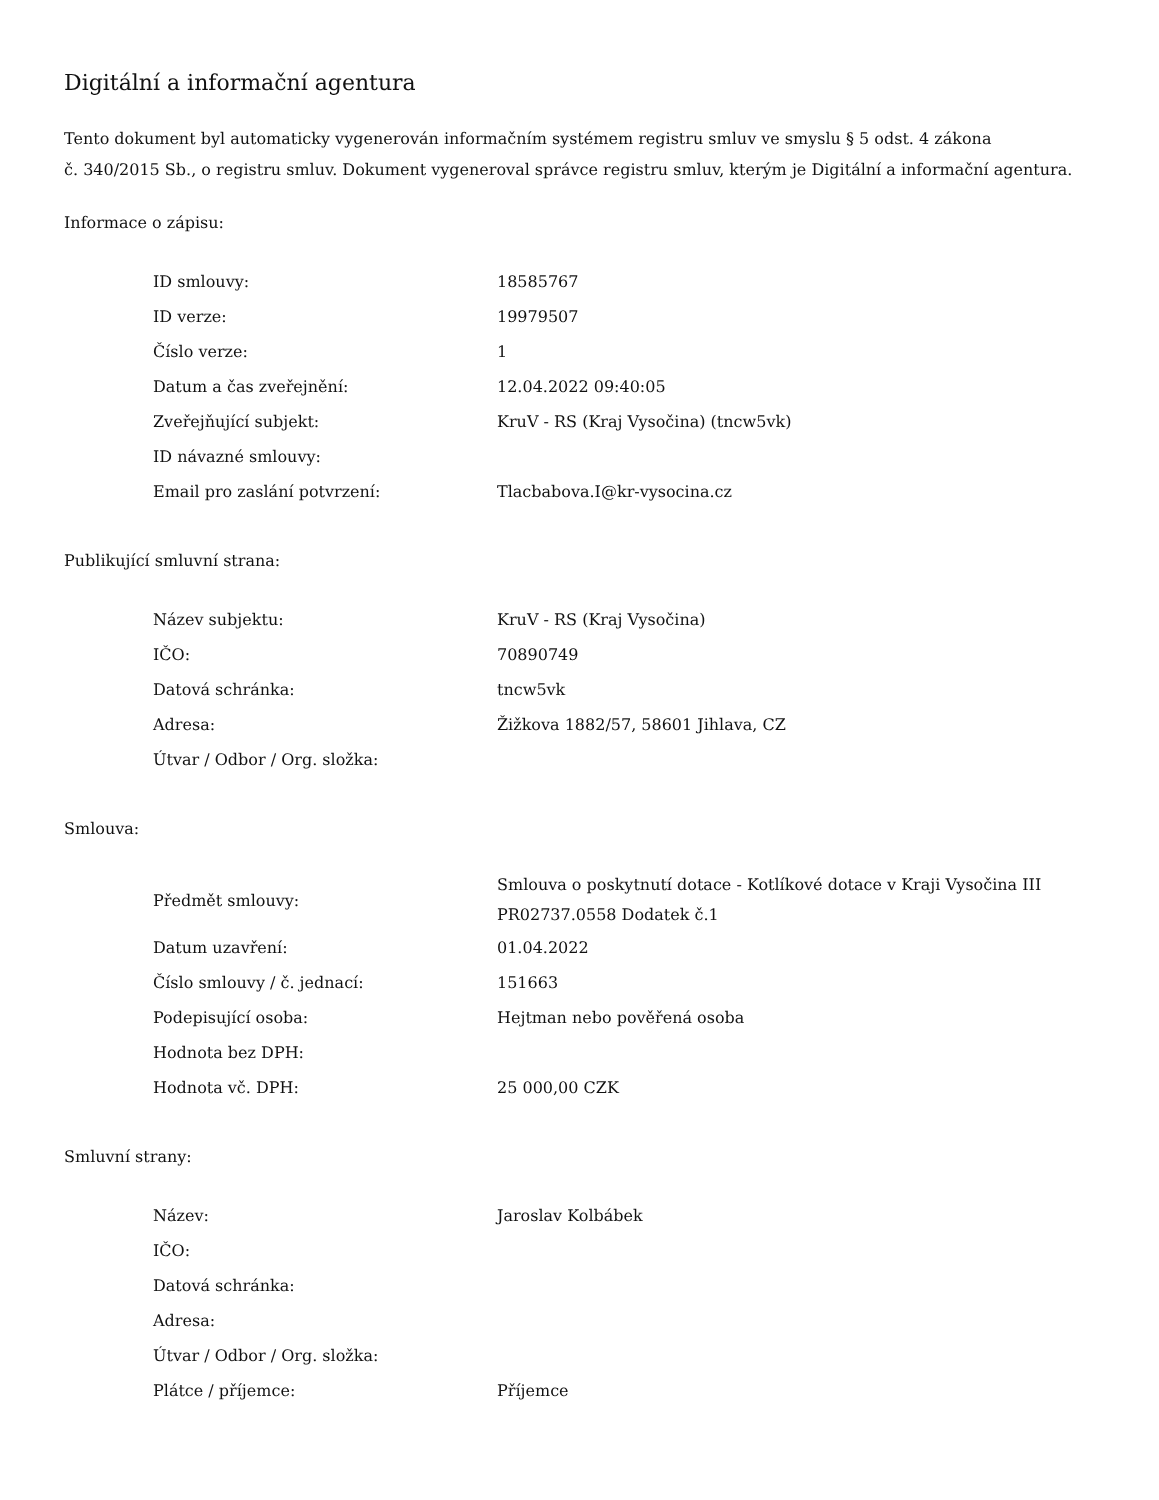Digitální a informační agentura
Tento dokument byl automaticky vygenerován informačním systémem registru smluv ve smyslu § 5 odst. 4 zákona
č. 340/2015 Sb., o registru smluv. Dokument vygeneroval správce registru smluv, kterým je Digitální a informační agentura.
Informace o zápisu:
| ID smlouvy: | 18585767 |
| ID verze: | 19979507 |
| Číslo verze: | 1 |
| Datum a čas zveřejnění: | 12.04.2022 09:40:05 |
| Zveřejňující subjekt: | KruV - RS (Kraj Vysočina) (tncw5vk) |
| ID návazné smlouvy: | |
| Email pro zaslání potvrzení: | Tlacbabova.I@kr-vysocina.cz |
Publikující smluvní strana:
| Název subjektu: | KruV - RS (Kraj Vysočina) |
| IČO: | 70890749 |
| Datová schránka: | tncw5vk |
| Adresa: | Žižkova 1882/57, 58601 Jihlava, CZ |
| Útvar / Odbor / Org. složka: | |
Smlouva:
| Předmět smlouvy: | Smlouva o poskytnutí dotace - Kotlíkové dotace v Kraji Vysočina III PR02737.0558 Dodatek č.1 |
| Datum uzavření: | 01.04.2022 |
| Číslo smlouvy / č. jednací: | 151663 |
| Podepisující osoba: | Hejtman nebo pověřená osoba |
| Hodnota bez DPH: | |
| Hodnota vč. DPH: | 25 000,00 CZK |
Smluvní strany:
| Název: | Jaroslav Kolbábek |
| IČO: | |
| Datová schránka: | |
| Adresa: | |
| Útvar / Odbor / Org. složka: | |
| Plátce / příjemce: | Příjemce |